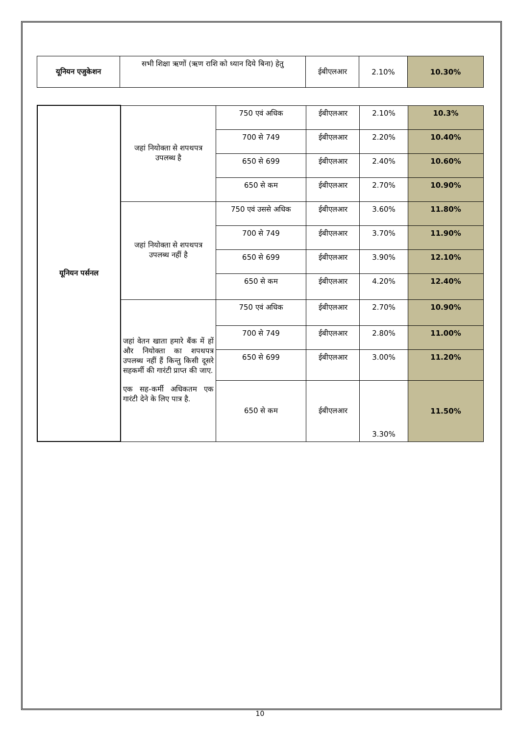| यूनियन एजुकेशन | सभी शिक्षा ऋणों (ऋण राशि को ध्यान दिये बिना) हेतु | ईबीएलआर | 2.10% | 10.30% |
| यूनियन पर्सनल | जहां नियोक्ता से शपथपत्र उपलब्ध है | 750 एवं अधिक | ईबीएलआर | 2.10% | 10.3% |
| | | 700 से 749 | ईबीएलआर | 2.20% | 10.40% |
| | | 650 से 699 | ईबीएलआर | 2.40% | 10.60% |
| | | 650 से कम | ईबीएलआर | 2.70% | 10.90% |
| | जहां नियोक्ता से शपथपत्र उपलब्ध नहीं है | 750 एवं उससे अधिक | ईबीएलआर | 3.60% | 11.80% |
| | | 700 से 749 | ईबीएलआर | 3.70% | 11.90% |
| | | 650 से 699 | ईबीएलआर | 3.90% | 12.10% |
| | | 650 से कम | ईबीएलआर | 4.20% | 12.40% |
| | जहां वेतन खाता हमारे बैंक में हों और नियोक्ता का शपथपत्र उपलब्ध नहीं हैं किन्तु किसी दूसरे सहकर्मी की गारंटी प्राप्त की जाए. एक सह-कर्मी अधिकतम एक गारंटी देने के लिए पात्र है. | 750 एवं अधिक | ईबीएलआर | 2.70% | 10.90% |
| | | 700 से 749 | ईबीएलआर | 2.80% | 11.00% |
| | | 650 से 699 | ईबीएलआर | 3.00% | 11.20% |
| | | 650 से कम | ईबीएलआर | 3.30% | 11.50% |
10